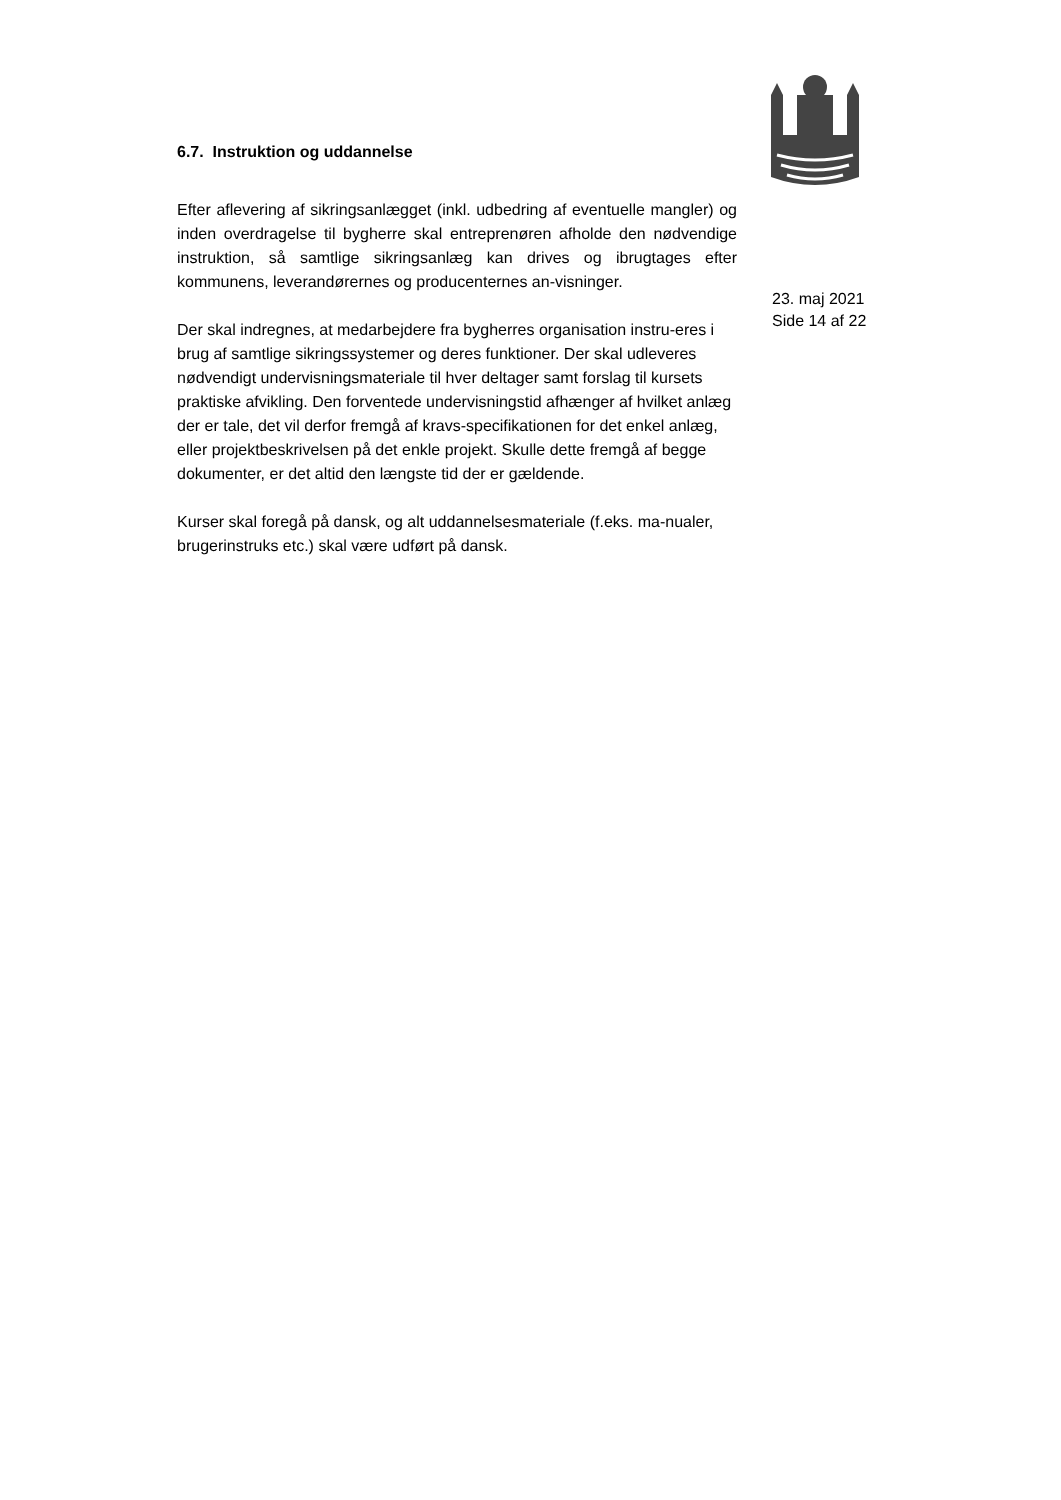6.7. Instruktion og uddannelse
Efter aflevering af sikringsanlægget (inkl. udbedring af eventuelle mangler) og inden overdragelse til bygherre skal entreprenøren afholde den nødvendige instruktion, så samtlige sikringsanlæg kan drives og ibrugtages efter kommunens, leverandørernes og producenternes an-visninger.
Der skal indregnes, at medarbejdere fra bygherres organisation instru-eres i brug af samtlige sikringssystemer og deres funktioner. Der skal udleveres nødvendigt undervisningsmateriale til hver deltager samt forslag til kursets praktiske afvikling. Den forventede undervisningstid afhænger af hvilket anlæg der er tale, det vil derfor fremgå af kravs-specifikationen for det enkel anlæg, eller projektbeskrivelsen på det enkle projekt. Skulle dette fremgå af begge dokumenter, er det altid den længste tid der er gældende.
Kurser skal foregå på dansk, og alt uddannelsesmateriale (f.eks. ma-nualer, brugerinstruks etc.) skal være udført på dansk.
23. maj 2021
Side 14 af 22